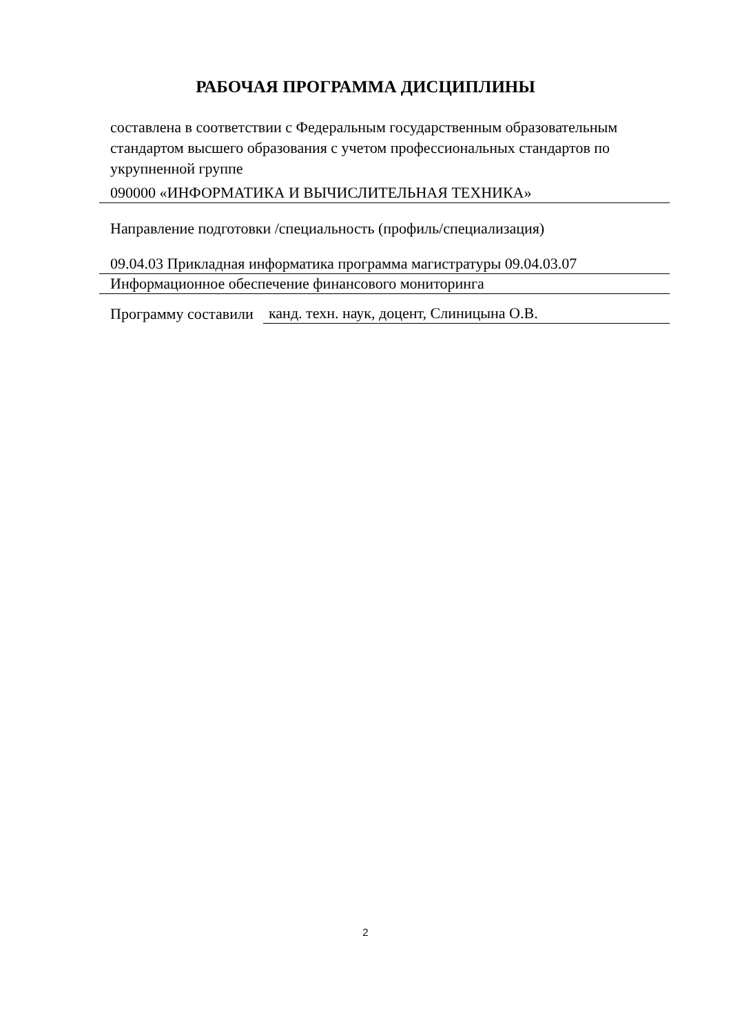РАБОЧАЯ ПРОГРАММА ДИСЦИПЛИНЫ
составлена в соответствии с Федеральным государственным образовательным стандартом высшего образования с учетом профессиональных стандартов по укрупненной группе
090000 «ИНФОРМАТИКА И ВЫЧИСЛИТЕЛЬНАЯ ТЕХНИКА»
Направление подготовки /специальность (профиль/специализация)
09.04.03 Прикладная информатика программа магистратуры 09.04.03.07
Информационное обеспечение финансового мониторинга
Программу составили
канд. техн. наук, доцент, Слиницына О.В.
2